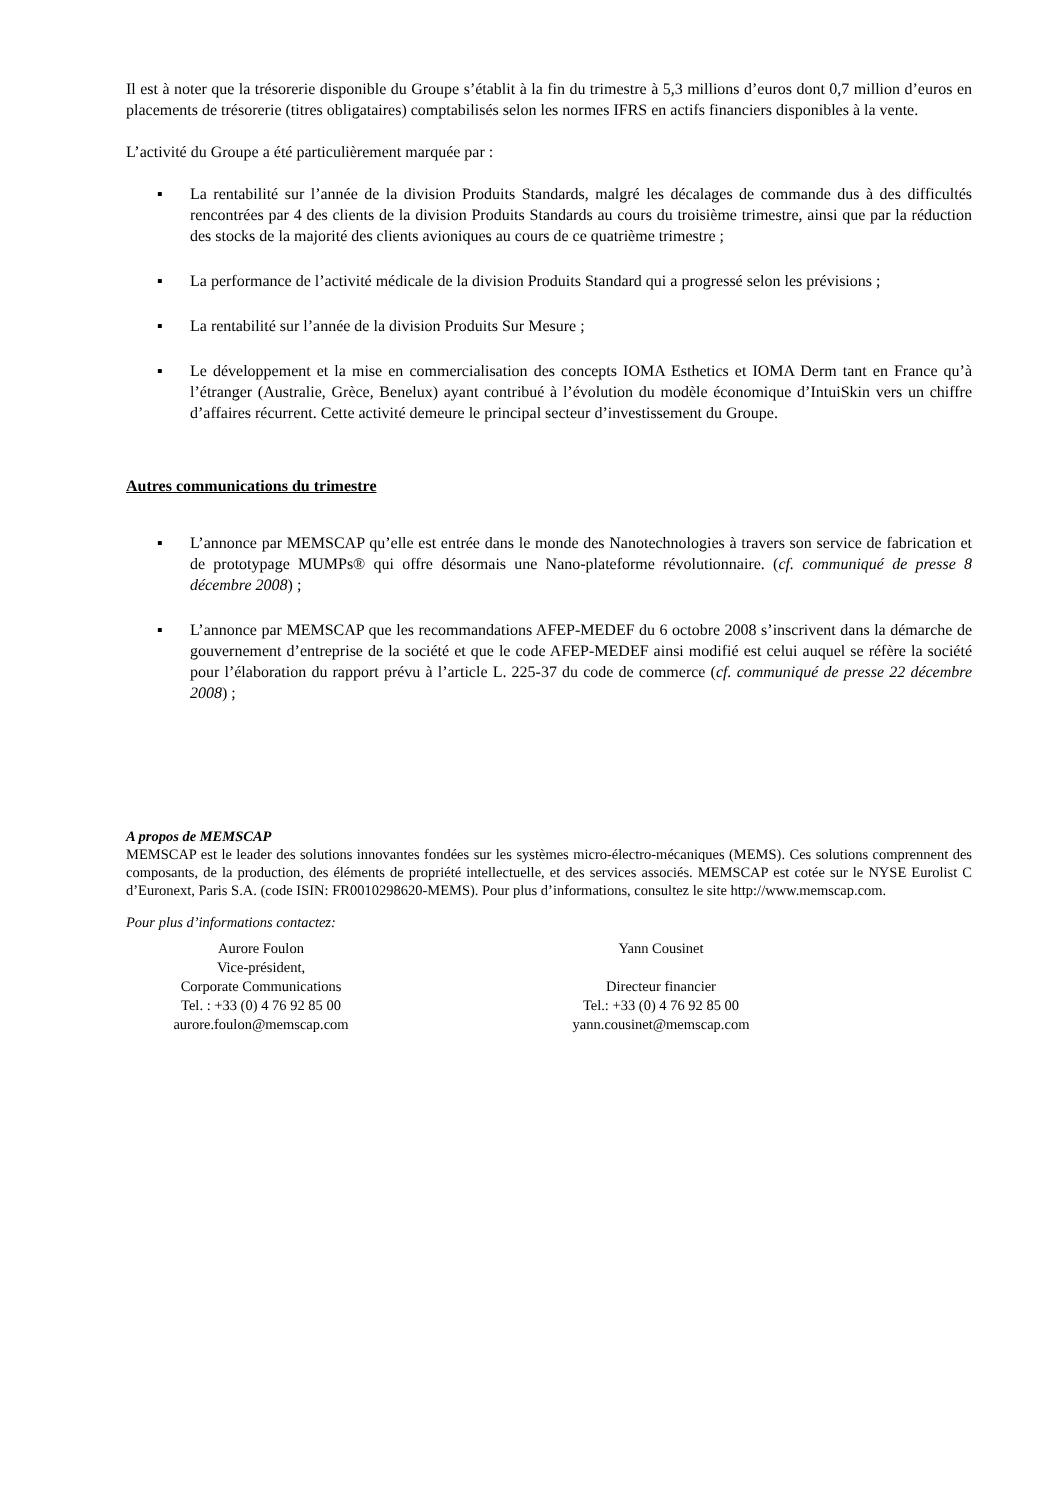Il est à noter que la trésorerie disponible du Groupe s’établit à la fin du trimestre à 5,3 millions d’euros dont 0,7 million d’euros en placements de trésorerie (titres obligataires) comptabilisés selon les normes IFRS en actifs financiers disponibles à la vente.
L’activité du Groupe a été particulièrement marquée par :
▪ La rentabilité sur l’année de la division Produits Standards, malgré les décalages de commande dus à des difficultés rencontrées par 4 des clients de la division Produits Standards au cours du troisième trimestre, ainsi que par la réduction des stocks de la majorité des clients avioniques au cours de ce quatrième trimestre ;
▪ La performance de l’activité médicale de la division Produits Standard qui a progressé selon les prévisions ;
▪ La rentabilité sur l’année de la division Produits Sur Mesure ;
▪ Le développement et la mise en commercialisation des concepts IOMA Esthetics et IOMA Derm tant en France qu’à l’étranger (Australie, Grèce, Benelux) ayant contribué à l’évolution du modèle économique d’IntuiSkin vers un chiffre d’affaires récurrent. Cette activité demeure le principal secteur d’investissement du Groupe.
Autres communications du trimestre
▪ L’annonce par MEMSCAP qu’elle est entrée dans le monde des Nanotechnologies à travers son service de fabrication et de prototypage MUMPs® qui offre désormais une Nano-plateforme révolutionnaire. (cf. communiqué de presse 8 décembre 2008) ;
▪ L’annonce par MEMSCAP que les recommandations AFEP-MEDEF du 6 octobre 2008 s’inscrivent dans la démarche de gouvernement d’entreprise de la société et que le code AFEP-MEDEF ainsi modifié est celui auquel se réfère la société pour l’élaboration du rapport prévu à l’article L. 225-37 du code de commerce (cf. communiqué de presse 22 décembre 2008) ;
A propos de MEMSCAP
MEMSCAP est le leader des solutions innovantes fondées sur les systèmes micro-électro-mécaniques (MEMS). Ces solutions comprennent des composants, de la production, des éléments de propriété intellectuelle, et des services associés. MEMSCAP est cotée sur le NYSE Eurolist C d’Euronext, Paris S.A. (code ISIN: FR0010298620-MEMS). Pour plus d’informations, consultez le site http://www.memscap.com.
Pour plus d’informations contactez:
Aurore Foulon
Vice-président,
Corporate Communications
Tel. : +33 (0) 4 76 92 85 00
aurore.foulon@memscap.com
Yann Cousinet
Directeur financier
Tel.: +33 (0) 4 76 92 85 00
yann.cousinet@memscap.com